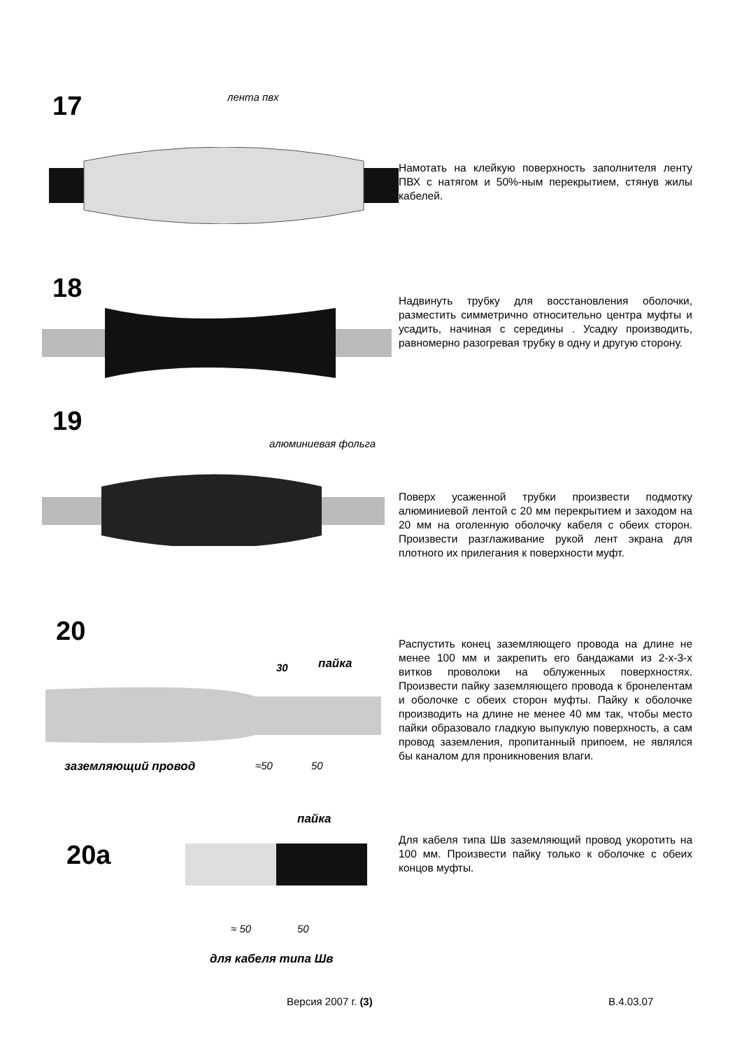17 лента пвх
Намотать на клейкую поверхность заполнителя ленту ПВХ с натягом и 50%-ным перекрытием, стянув жилы кабелей.
18
Надвинуть трубку для восстановления оболочки, разместить симметрично относительно центра муфты и усадить, начиная с середины . Усадку производить, равномерно разогревая трубку в одну и другую сторону.
19
алюминиевая фольга
Поверх усаженной трубки произвести подмотку алюминиевой лентой с 20 мм перекрытием и заходом на 20 мм на оголенную оболочку кабеля с обеих сторон. Произвести разглаживание рукой лент экрана для плотного их прилегания к поверхности муфт.
20
30 пайка
заземляющий провод ≈50 50
Распустить конец заземляющего провода на длине не менее 100 мм и закрепить его бандажами из 2-х-3-х витков проволоки на облуженных поверхностях. Произвести пайку заземляющего провода к бронелентам и оболочке с обеих сторон муфты. Пайку к оболочке производить на длине не менее 40 мм так, чтобы место пайки образовало гладкую выпуклую поверхность, а сам провод заземления, пропитанный припоем, не являлся бы каналом для проникновения влаги.
20а
пайка
≈ 50 50
для кабеля типа Шв
Для кабеля типа Шв заземляющий провод укоротить на 100 мм. Произвести пайку только к оболочке с обеих концов муфты.
Версия 2007 г. (3) В.4.03.07